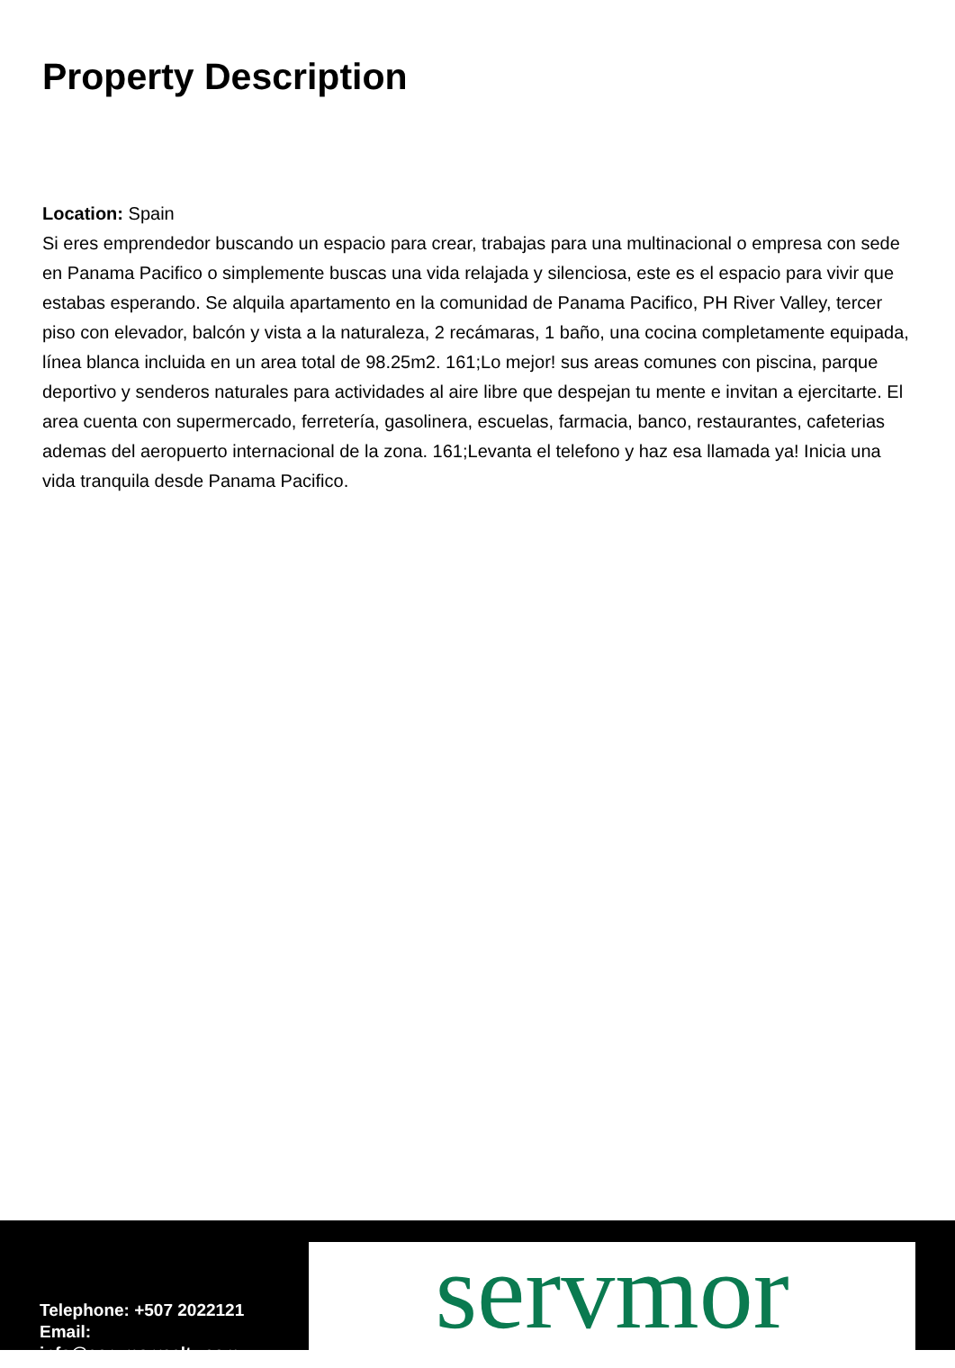Property Description
Location: Spain
Si eres emprendedor buscando un espacio para crear, trabajas para una multinacional o empresa con sede en Panama Pacifico o simplemente buscas una vida relajada y silenciosa, este es el espacio para vivir que estabas esperando. Se alquila apartamento en la comunidad de Panama Pacifico, PH River Valley, tercer piso con elevador, balcón y vista a la naturaleza, 2 recámaras, 1 baño, una cocina completamente equipada, línea blanca incluida en un area total de 98.25m2. 161;Lo mejor! sus areas comunes con piscina, parque deportivo y senderos naturales para actividades al aire libre que despejan tu mente e invitan a ejercitarte. El area cuenta con supermercado, ferretería, gasolinera, escuelas, farmacia, banco, restaurantes, cafeterias ademas del aeropuerto internacional de la zona. 161;Levanta el telefono y haz esa llamada ya! Inicia una vida tranquila desde Panama Pacifico.
Telephone: +507 2022121
Email:
info@servmorrealty.com
servmor